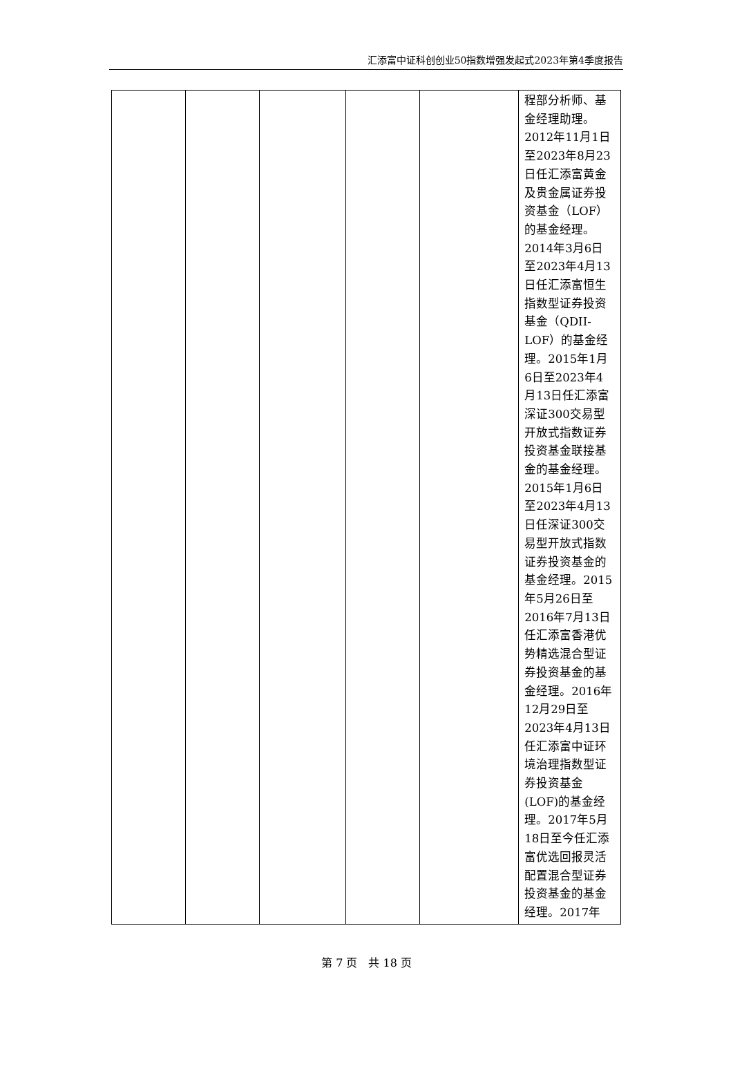汇添富中证科创创业50指数增强发起式2023年第4季度报告
| | | | | | 程部分析师、基金经理助理。2012年11月1日至2023年8月23日任汇添富黄金及贵金属证券投资基金（LOF）的基金经理。2014年3月6日至2023年4月13日任汇添富恒生指数型证券投资基金（QDII-LOF）的基金经理。2015年1月6日至2023年4月13日任汇添富深证300交易型开放式指数证券投资基金联接基金的基金经理。2015年1月6日至2023年4月13日任深证300交易型开放式指数证券投资基金的基金经理。2015年5月26日至2016年7月13日任汇添富香港优势精选混合型证券投资基金的基金经理。2016年12月29日至2023年4月13日任汇添富中证环境治理指数型证券投资基金(LOF)的基金经理。2017年5月18日至今任汇添富优选回报灵活配置混合型证券投资基金的基金经理。2017年 |
第 7 页　共 18 页